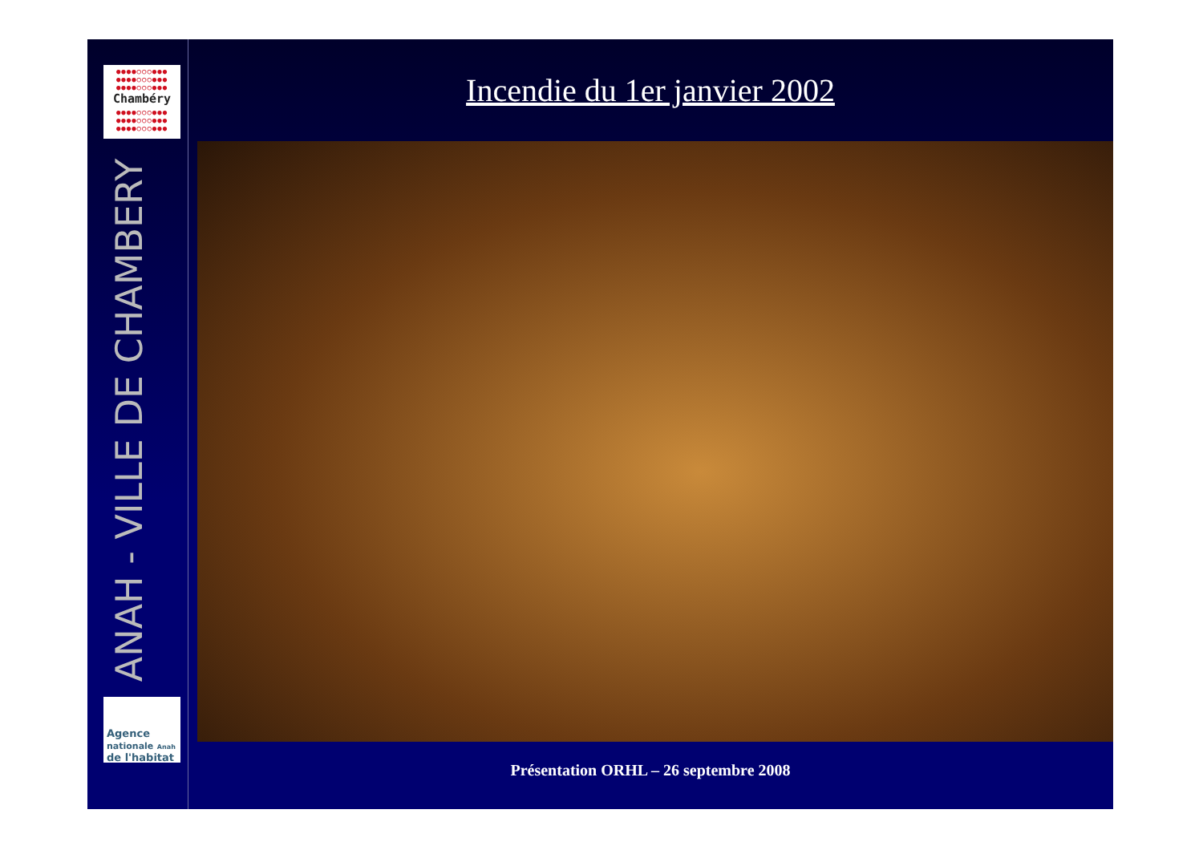●●●●○○○●●●
●●●●○○○●●●
●●●●○○○●●●
Chambéry
●●●●○○○●●●
●●●●○○○●●●
●●●●○○○●●●
ANAH - VILLE DE CHAMBERY
Agence
nationale Anah
de l'habitat
Incendie du 1er janvier 2002
Présentation ORHL – 26 septembre 2008